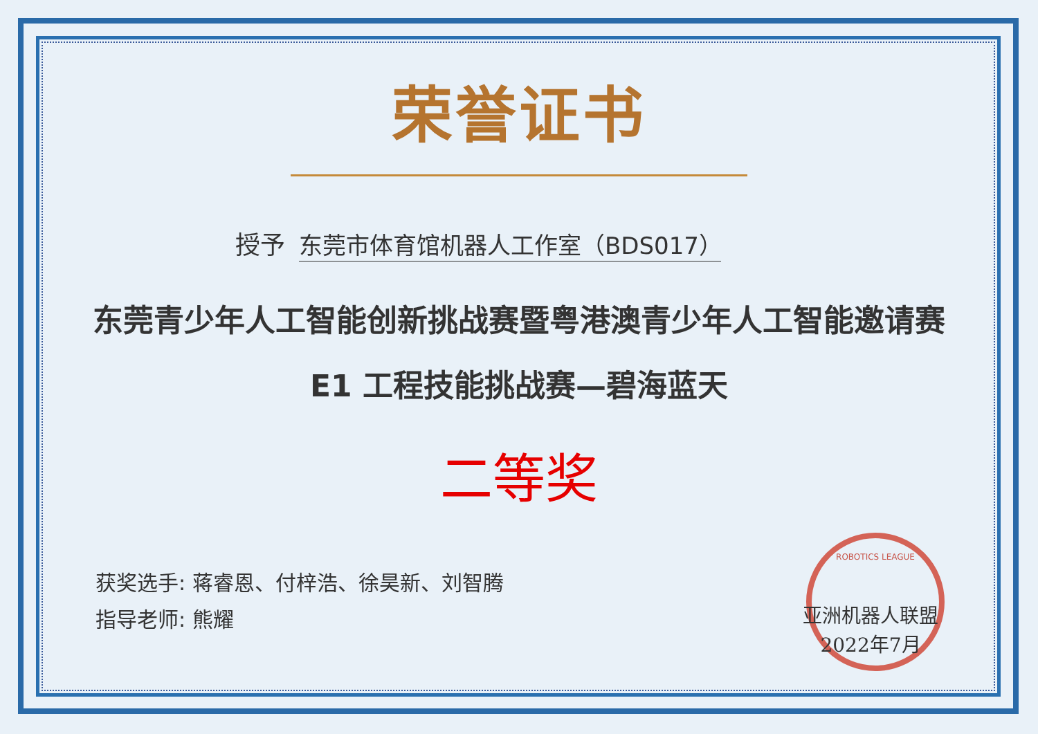ROBOTICS LEAGUE
荣誉证书
授予 东莞市体育馆机器人工作室（BDS017）
东莞青少年人工智能创新挑战赛暨粤港澳青少年人工智能邀请赛
E1 工程技能挑战赛—碧海蓝天
二等奖
获奖选手: 蒋睿恩、付梓浩、徐昊新、刘智腾
指导老师: 熊耀
亚洲机器人联盟
2022年7月